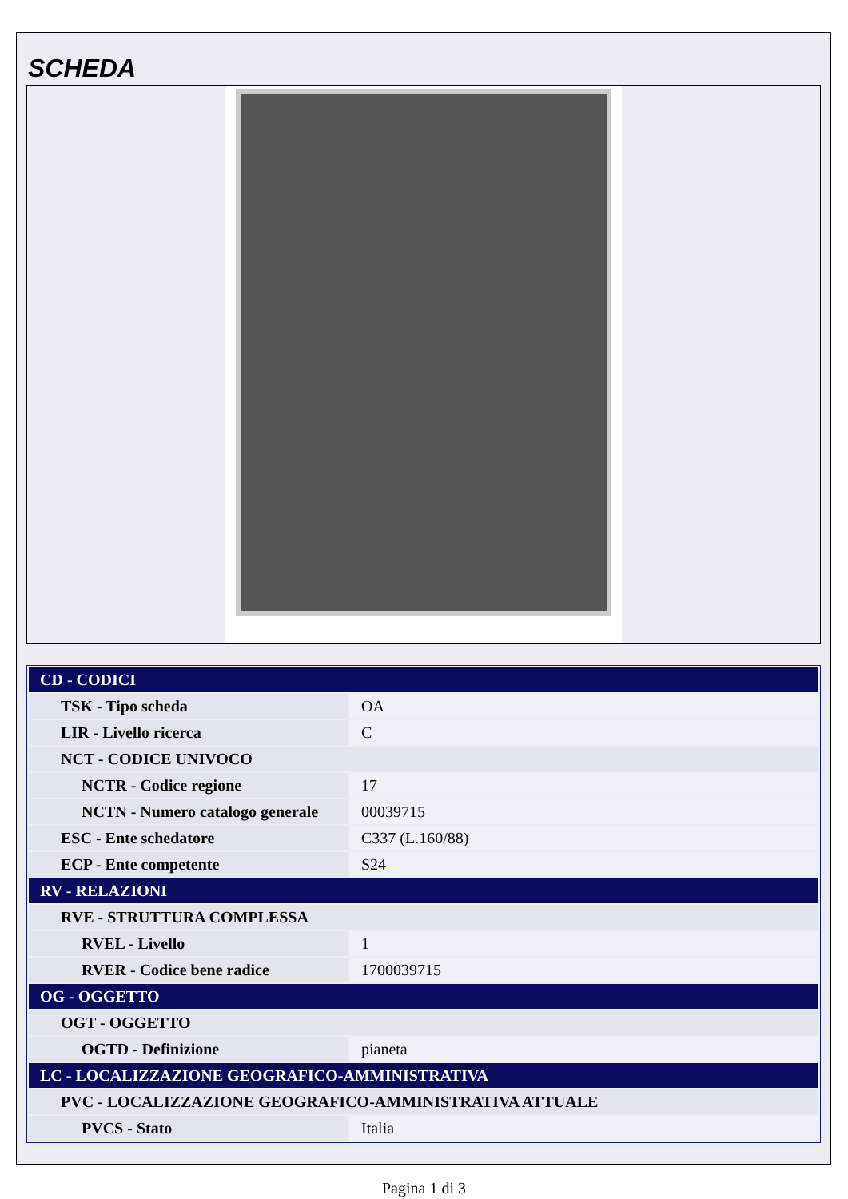SCHEDA
| CD - CODICI | |
| TSK - Tipo scheda | OA |
| LIR - Livello ricerca | C |
| NCT - CODICE UNIVOCO | |
| NCTR - Codice regione | 17 |
| NCTN - Numero catalogo generale | 00039715 |
| ESC - Ente schedatore | C337 (L.160/88) |
| ECP - Ente competente | S24 |
| RV - RELAZIONI | |
| RVE - STRUTTURA COMPLESSA | |
| RVEL - Livello | 1 |
| RVER - Codice bene radice | 1700039715 |
| OG - OGGETTO | |
| OGT - OGGETTO | |
| OGTD - Definizione | pianeta |
| LC - LOCALIZZAZIONE GEOGRAFICO-AMMINISTRATIVA | |
| PVC - LOCALIZZAZIONE GEOGRAFICO-AMMINISTRATIVA ATTUALE | |
| PVCS - Stato | Italia |
Pagina 1 di 3